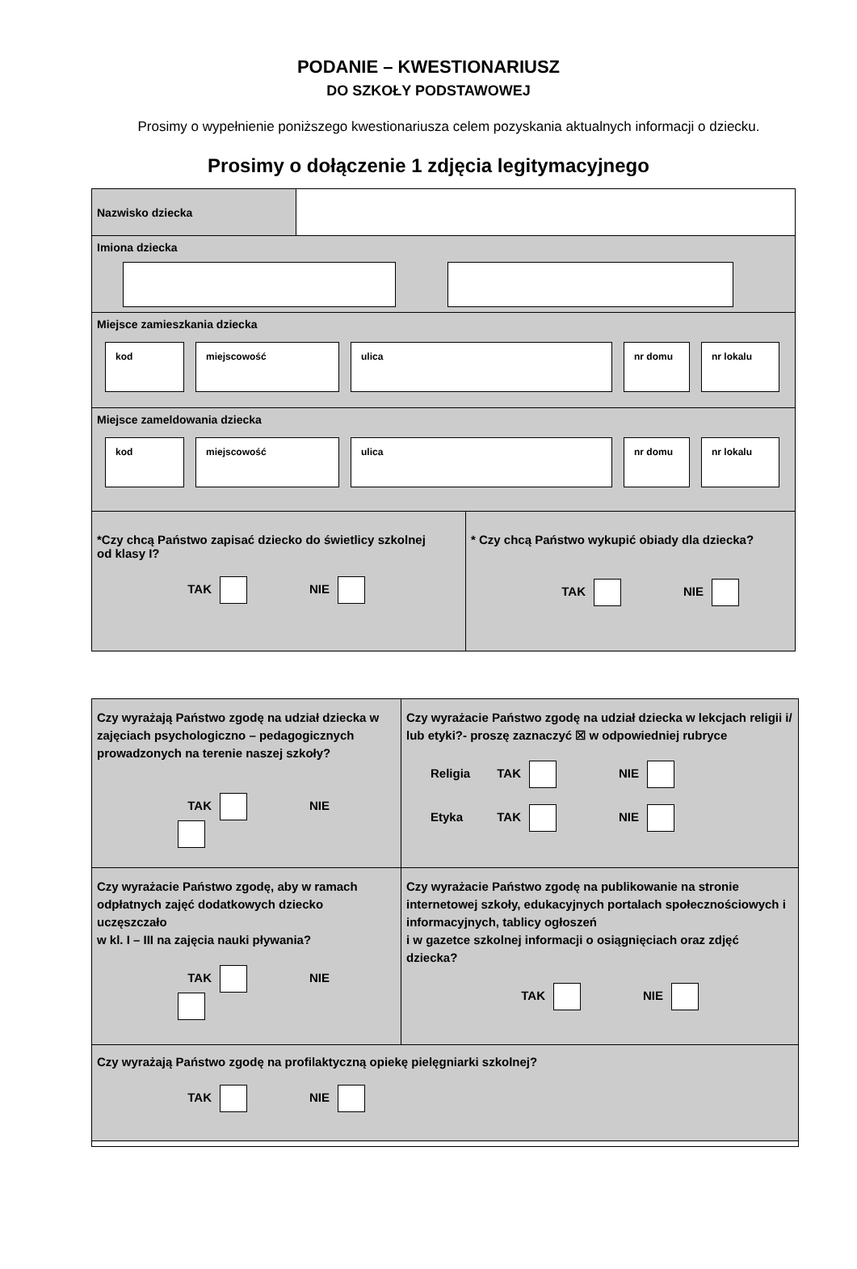PODANIE – KWESTIONARIUSZ
DO SZKOŁY PODSTAWOWEJ
Prosimy o wypełnienie poniższego kwestionariusza celem pozyskania aktualnych informacji o dziecku.
Prosimy o dołączenie 1 zdjęcia legitymacyjnego
| Nazwisko dziecka | | |
| Imiona dziecka | | |
| Miejsce zamieszkania dziecka kod miejscowość ulica nr domu nr lokalu | | |
| Miejsce zameldowania dziecka kod miejscowość ulica nr domu nr lokalu | | |
| *Czy chcą Państwo zapisać dziecko do świetlicy szkolnej od klasy I? TAK NIE | | * Czy chcą Państwo wykupić obiady dla dziecka? TAK NIE |
| Czy wyrażają Państwo zgodę na udział dziecka w zajęciach psychologiczno – pedagogicznych prowadzonych na terenie naszej szkoły? TAK NIE | Czy wyrażacie Państwo zgodę na udział dziecka w lekcjach religii i/ lub etyki?- proszę zaznaczyć ☒ w odpowiedniej rubryce Religia TAK NIE Etyka TAK NIE |
| Czy wyrażacie Państwo zgodę, aby w ramach odpłatnych zajęć dodatkowych dziecko uczęszczało w kl. I – III na zajęcia nauki pływania? TAK NIE | Czy wyrażacie Państwo zgodę na publikowanie na stronie internetowej szkoły, edukacyjnych portalach społecznościowych i informacyjnych, tablicy ogłoszeń i w gazetce szkolnej informacji o osiągnięciach oraz zdjęć dziecka? TAK NIE |
| Czy wyrażają Państwo zgodę na profilaktyczną opiekę pielęgniarki szkolnej? TAK NIE | |